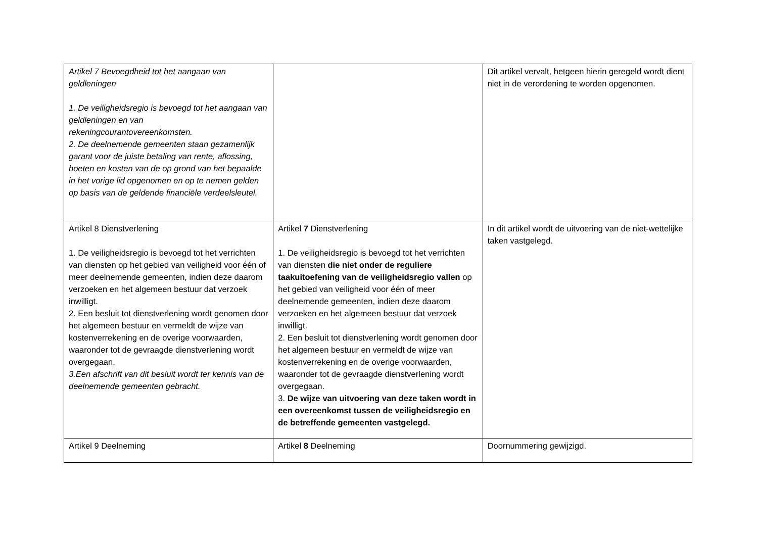| Artikel 7 Bevoegdheid tot het aangaan van geldleningen 1. De veiligheidsregio is bevoegd tot het aangaan van geldleningen en van rekeningcourantovereenkomsten. 2. De deelnemende gemeenten staan gezamenlijk garant voor de juiste betaling van rente, aflossing, boeten en kosten van de op grond van het bepaalde in het vorige lid opgenomen en op te nemen gelden op basis van de geldende financiële verdeelsleutel. | | Dit artikel vervalt, hetgeen hierin geregeld wordt dient niet in de verordening te worden opgenomen. |
| Artikel 8 Dienstverlening 1. De veiligheidsregio is bevoegd tot het verrichten van diensten op het gebied van veiligheid voor één of meer deelnemende gemeenten, indien deze daarom verzoeken en het algemeen bestuur dat verzoek inwilligt. 2. Een besluit tot dienstverlening wordt genomen door het algemeen bestuur en vermeldt de wijze van kostenverrekening en de overige voorwaarden, waaronder tot de gevraagde dienstverlening wordt overgegaan. 3.Een afschrift van dit besluit wordt ter kennis van de deelnemende gemeenten gebracht. | Artikel 7 Dienstverlening 1. De veiligheidsregio is bevoegd tot het verrichten van diensten die niet onder de reguliere taakuitoefening van de veiligheidsregio vallen op het gebied van veiligheid voor één of meer deelnemende gemeenten, indien deze daarom verzoeken en het algemeen bestuur dat verzoek inwilligt. 2. Een besluit tot dienstverlening wordt genomen door het algemeen bestuur en vermeldt de wijze van kostenverrekening en de overige voorwaarden, waaronder tot de gevraagde dienstverlening wordt overgegaan. 3. De wijze van uitvoering van deze taken wordt in een overeenkomst tussen de veiligheidsregio en de betreffende gemeenten vastgelegd. | In dit artikel wordt de uitvoering van de niet-wettelijke taken vastgelegd. |
| Artikel 9 Deelneming | Artikel 8 Deelneming | Doornummering gewijzigd. |